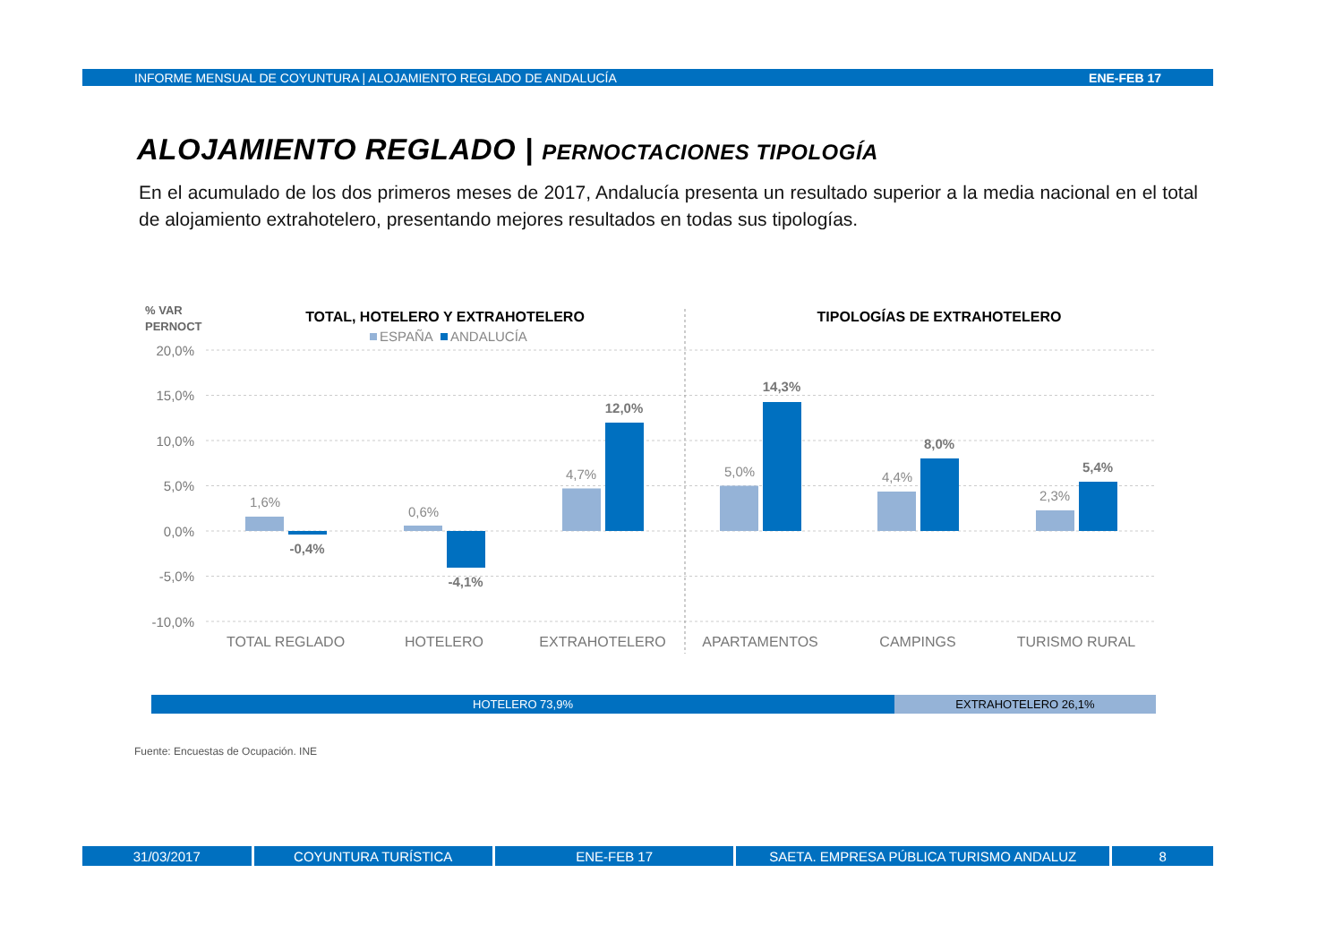INFORME MENSUAL DE COYUNTURA | ALOJAMIENTO REGLADO DE ANDALUCÍA ENE-FEB 17
ALOJAMIENTO REGLADO | PERNOCTACIONES TIPOLOGÍA
En el acumulado de los dos primeros meses de 2017, Andalucía presenta un resultado superior a la media nacional en el total de alojamiento extrahotelero, presentando mejores resultados en todas sus tipologías.
% VAR
PERNOCT
TOTAL, HOTELERO Y EXTRAHOTELERO
TIPOLOGÍAS DE EXTRAHOTELERO
ESPAÑA
ANDALUCÍA
20,0%
15,0%
10,0%
5,0%
0,0%
-5,0%
-10,0%
1,6%
0,6%
4,7%
5,0%
4,4%
2,3%
-0,4%
-4,1%
12,0%
14,3%
8,0%
5,4%
TOTAL REGLADO
HOTELERO
EXTRAHOTELERO
APARTAMENTOS
CAMPINGS
TURISMO RURAL
HOTELERO 73,9% EXTRAHOTELERO 26,1%
Fuente: Encuestas de Ocupación. INE
31/03/2017 COYUNTURA TURÍSTICA ENE-FEB 17 SAETA. EMPRESA PÚBLICA TURISMO ANDALUZ 8